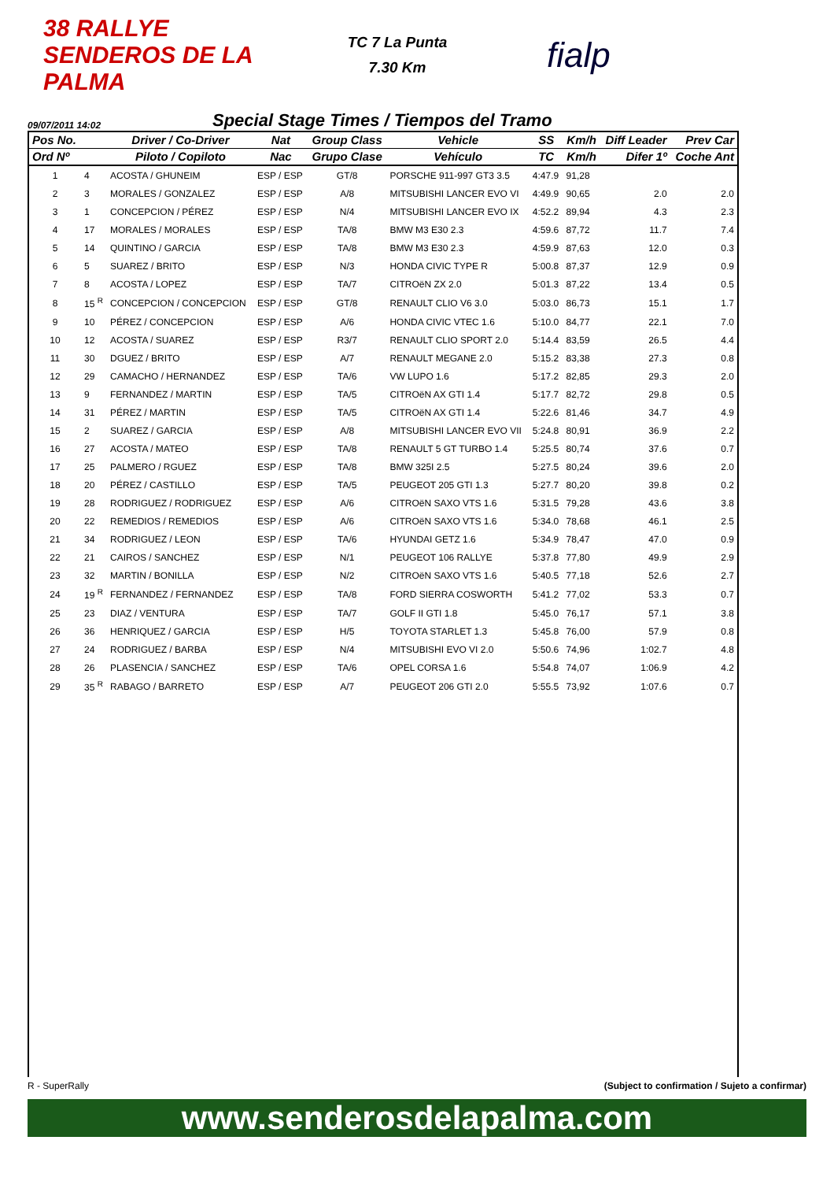38 RALLYE SENDEROS DE LA PALMA
TC 7 La Punta
7.30 Km
fialp
09/07/2011 14:02
Special Stage Times / Tiempos del Tramo
| Pos No. | | Driver / Co-Driver | Nat | Group Class | Vehicle | SS | Km/h | Diff Leader | Prev Car |
| --- | --- | --- | --- | --- | --- | --- | --- | --- | --- |
| Ord Nº | | Piloto / Copiloto | Nac | Grupo Clase | Vehículo | TC | Km/h | Difer 1º | Coche Ant |
| 1 | 4 | ACOSTA / GHUNEIM | ESP / ESP | GT/8 | PORSCHE 911-997 GT3 3.5 | 4:47.9 | 91,28 | | |
| 2 | 3 | MORALES / GONZALEZ | ESP / ESP | A/8 | MITSUBISHI LANCER EVO VI | 4:49.9 | 90,65 | 2.0 | 2.0 |
| 3 | 1 | CONCEPCION / PÉREZ | ESP / ESP | N/4 | MITSUBISHI LANCER EVO IX | 4:52.2 | 89,94 | 4.3 | 2.3 |
| 4 | 17 | MORALES / MORALES | ESP / ESP | TA/8 | BMW M3 E30 2.3 | 4:59.6 | 87,72 | 11.7 | 7.4 |
| 5 | 14 | QUINTINO / GARCIA | ESP / ESP | TA/8 | BMW M3 E30 2.3 | 4:59.9 | 87,63 | 12.0 | 0.3 |
| 6 | 5 | SUAREZ / BRITO | ESP / ESP | N/3 | HONDA CIVIC TYPE R | 5:00.8 | 87,37 | 12.9 | 0.9 |
| 7 | 8 | ACOSTA / LOPEZ | ESP / ESP | TA/7 | CITROëN ZX 2.0 | 5:01.3 | 87,22 | 13.4 | 0.5 |
| 8 | 15 <sup>R</sup> | CONCEPCION / CONCEPCION | ESP / ESP | GT/8 | RENAULT CLIO V6 3.0 | 5:03.0 | 86,73 | 15.1 | 1.7 |
| 9 | 10 | PÉREZ / CONCEPCION | ESP / ESP | A/6 | HONDA CIVIC VTEC 1.6 | 5:10.0 | 84,77 | 22.1 | 7.0 |
| 10 | 12 | ACOSTA / SUAREZ | ESP / ESP | R3/7 | RENAULT CLIO SPORT 2.0 | 5:14.4 | 83,59 | 26.5 | 4.4 |
| 11 | 30 | DGUEZ / BRITO | ESP / ESP | A/7 | RENAULT MEGANE 2.0 | 5:15.2 | 83,38 | 27.3 | 0.8 |
| 12 | 29 | CAMACHO / HERNANDEZ | ESP / ESP | TA/6 | VW LUPO 1.6 | 5:17.2 | 82,85 | 29.3 | 2.0 |
| 13 | 9 | FERNANDEZ / MARTIN | ESP / ESP | TA/5 | CITROëN AX GTI 1.4 | 5:17.7 | 82,72 | 29.8 | 0.5 |
| 14 | 31 | PÉREZ / MARTIN | ESP / ESP | TA/5 | CITROëN AX GTI 1.4 | 5:22.6 | 81,46 | 34.7 | 4.9 |
| 15 | 2 | SUAREZ / GARCIA | ESP / ESP | A/8 | MITSUBISHI LANCER EVO VII | 5:24.8 | 80,91 | 36.9 | 2.2 |
| 16 | 27 | ACOSTA / MATEO | ESP / ESP | TA/8 | RENAULT 5 GT TURBO 1.4 | 5:25.5 | 80,74 | 37.6 | 0.7 |
| 17 | 25 | PALMERO / RGUEZ | ESP / ESP | TA/8 | BMW 325I 2.5 | 5:27.5 | 80,24 | 39.6 | 2.0 |
| 18 | 20 | PÉREZ / CASTILLO | ESP / ESP | TA/5 | PEUGEOT 205 GTI 1.3 | 5:27.7 | 80,20 | 39.8 | 0.2 |
| 19 | 28 | RODRIGUEZ / RODRIGUEZ | ESP / ESP | A/6 | CITROëN SAXO VTS 1.6 | 5:31.5 | 79,28 | 43.6 | 3.8 |
| 20 | 22 | REMEDIOS / REMEDIOS | ESP / ESP | A/6 | CITROëN SAXO VTS 1.6 | 5:34.0 | 78,68 | 46.1 | 2.5 |
| 21 | 34 | RODRIGUEZ / LEON | ESP / ESP | TA/6 | HYUNDAI GETZ 1.6 | 5:34.9 | 78,47 | 47.0 | 0.9 |
| 22 | 21 | CAIROS / SANCHEZ | ESP / ESP | N/1 | PEUGEOT 106 RALLYE | 5:37.8 | 77,80 | 49.9 | 2.9 |
| 23 | 32 | MARTIN / BONILLA | ESP / ESP | N/2 | CITROëN SAXO VTS 1.6 | 5:40.5 | 77,18 | 52.6 | 2.7 |
| 24 | 19 <sup>R</sup> | FERNANDEZ / FERNANDEZ | ESP / ESP | TA/8 | FORD SIERRA COSWORTH | 5:41.2 | 77,02 | 53.3 | 0.7 |
| 25 | 23 | DIAZ / VENTURA | ESP / ESP | TA/7 | GOLF II GTI 1.8 | 5:45.0 | 76,17 | 57.1 | 3.8 |
| 26 | 36 | HENRIQUEZ / GARCIA | ESP / ESP | H/5 | TOYOTA STARLET 1.3 | 5:45.8 | 76,00 | 57.9 | 0.8 |
| 27 | 24 | RODRIGUEZ / BARBA | ESP / ESP | N/4 | MITSUBISHI EVO VI 2.0 | 5:50.6 | 74,96 | 1:02.7 | 4.8 |
| 28 | 26 | PLASENCIA / SANCHEZ | ESP / ESP | TA/6 | OPEL CORSA 1.6 | 5:54.8 | 74,07 | 1:06.9 | 4.2 |
| 29 | 35 <sup>R</sup> | RABAGO / BARRETO | ESP / ESP | A/7 | PEUGEOT 206 GTI 2.0 | 5:55.5 | 73,92 | 1:07.6 | 0.7 |
R - SuperRally (Subject to confirmation / Sujeto a confirmar)
www.senderosdelapalma.com